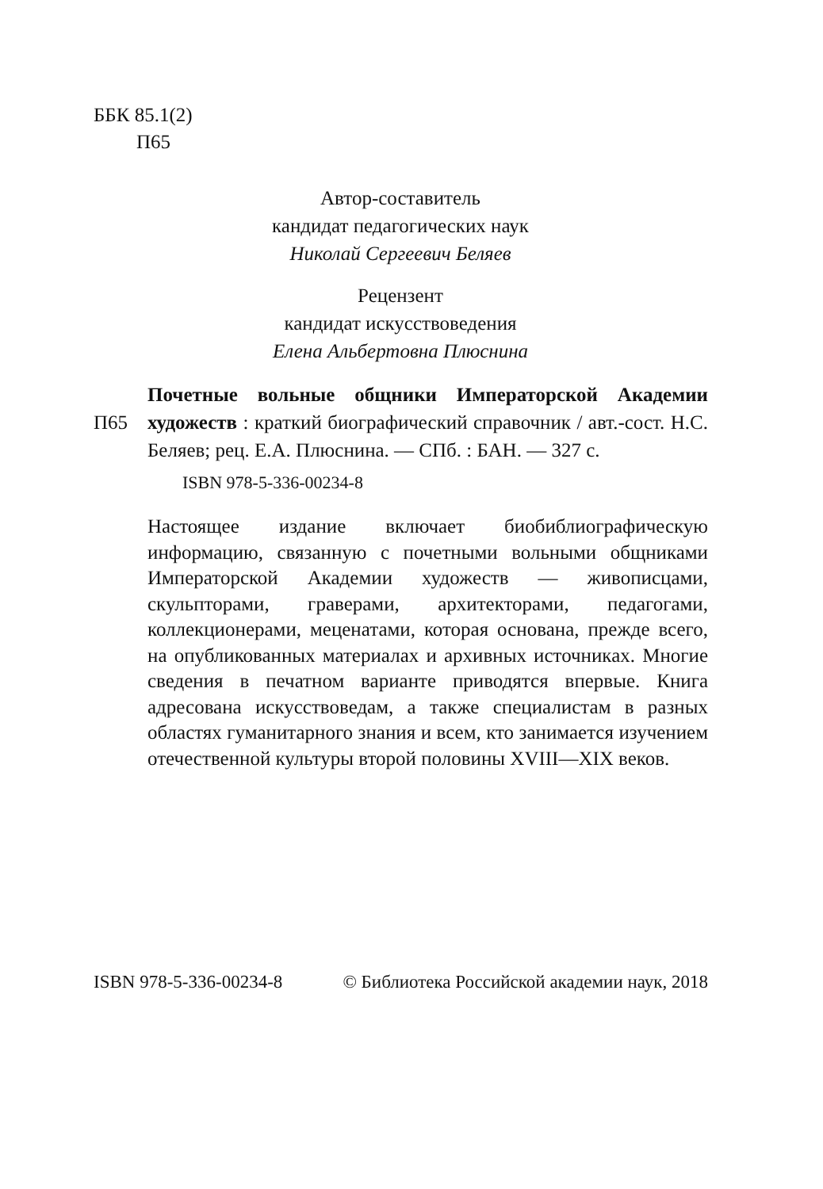ББК 85.1(2)
П65
Автор-составитель
кандидат педагогических наук
Николай Сергеевич Беляев
Рецензент
кандидат искусствоведения
Елена Альбертовна Плюснина
П65
Почетные вольные общники Императорской Академии художеств : краткий биографический справочник / авт.-сост. Н.С. Беляев; рец. Е.А. Плюснина. — СПб. : БАН. — 327 с.
ISBN 978-5-336-00234-8
Настоящее издание включает биобиблиографическую информацию, связанную с почетными вольными общниками Императорской Академии художеств — живописцами, скульпторами, граверами, архитекторами, педагогами, коллекционерами, меценатами, которая основана, прежде всего, на опубликованных материалах и архивных источниках. Многие сведения в печатном варианте приводятся впервые. Книга адресована искусствоведам, а также специалистам в разных областях гуманитарного знания и всем, кто занимается изучением отечественной культуры второй половины XVIII—XIX веков.
ISBN 978-5-336-00234-8 © Библиотека Российской академии наук, 2018